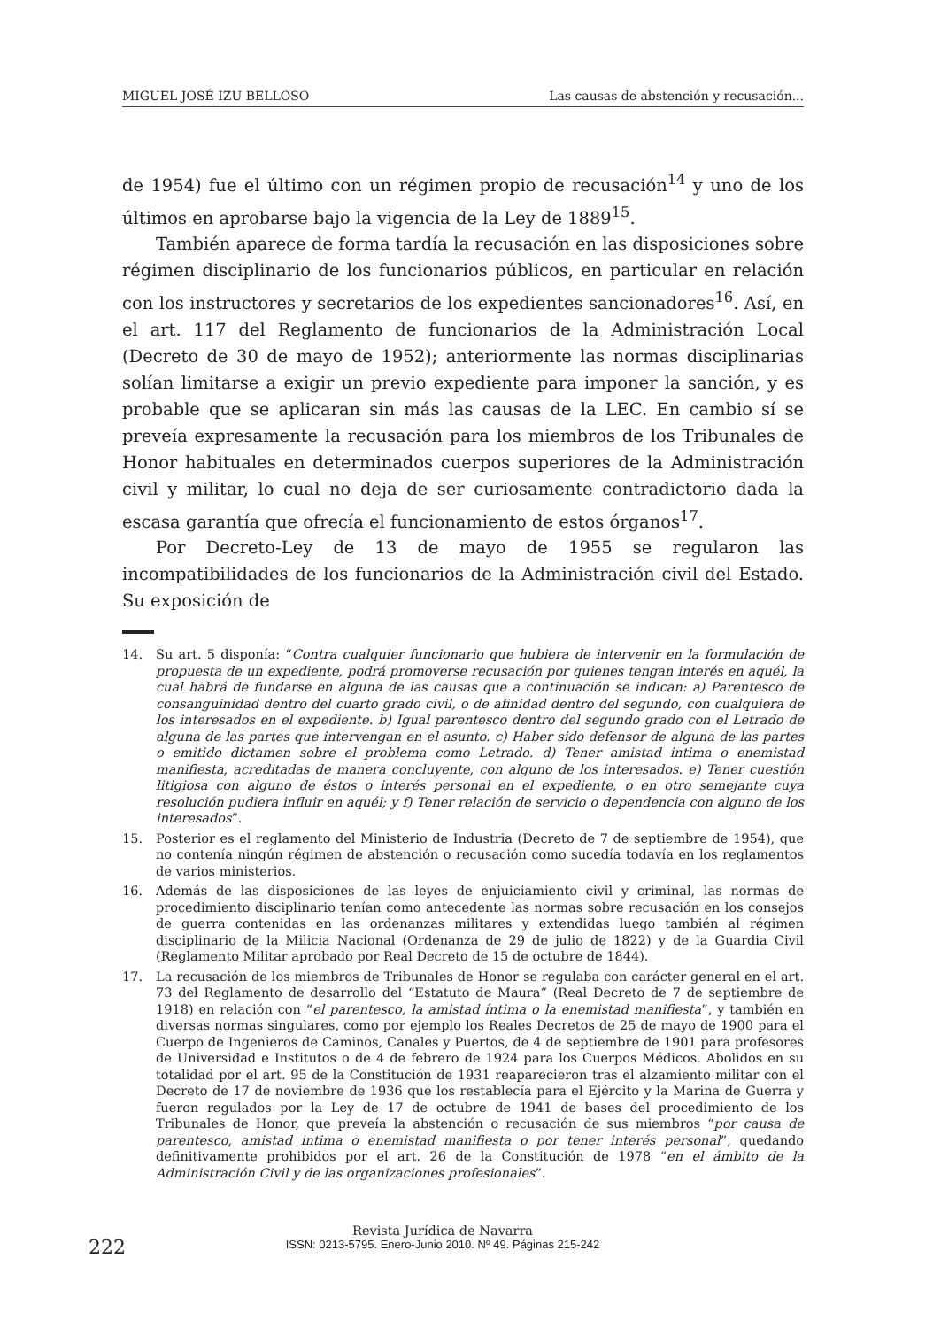MIGUEL JOSÉ IZU BELLOSO Las causas de abstención y recusación...
de 1954) fue el último con un régimen propio de recusación<sup>14</sup> y uno de los últimos en aprobarse bajo la vigencia de la Ley de 1889<sup>15</sup>.
También aparece de forma tardía la recusación en las disposiciones sobre régimen disciplinario de los funcionarios públicos, en particular en relación con los instructores y secretarios de los expedientes sancionadores<sup>16</sup>. Así, en el art. 117 del Reglamento de funcionarios de la Administración Local (Decreto de 30 de mayo de 1952); anteriormente las normas disciplinarias solían limitarse a exigir un previo expediente para imponer la sanción, y es probable que se aplicaran sin más las causas de la LEC. En cambio sí se preveía expresamente la recusación para los miembros de los Tribunales de Honor habituales en determinados cuerpos superiores de la Administración civil y militar, lo cual no deja de ser curiosamente contradictorio dada la escasa garantía que ofrecía el funcionamiento de estos órganos<sup>17</sup>.
Por Decreto-Ley de 13 de mayo de 1955 se regularon las incompatibilidades de los funcionarios de la Administración civil del Estado. Su exposición de
14. Su art. 5 disponía: “Contra cualquier funcionario que hubiera de intervenir en la formulación de propuesta de un expediente, podrá promoverse recusación por quienes tengan interés en aquél, la cual habrá de fundarse en alguna de las causas que a continuación se indican: a) Parentesco de consanguinidad dentro del cuarto grado civil, o de afinidad dentro del segundo, con cualquiera de los interesados en el expediente. b) Igual parentesco dentro del segundo grado con el Letrado de alguna de las partes que intervengan en el asunto. c) Haber sido defensor de alguna de las partes o emitido dictamen sobre el problema como Letrado. d) Tener amistad intima o enemistad manifiesta, acreditadas de manera concluyente, con alguno de los interesados. e) Tener cuestión litigiosa con alguno de éstos o interés personal en el expediente, o en otro semejante cuya resolución pudiera influir en aquél; y f) Tener relación de servicio o dependencia con alguno de los interesados”.
15. Posterior es el reglamento del Ministerio de Industria (Decreto de 7 de septiembre de 1954), que no contenía ningún régimen de abstención o recusación como sucedía todavía en los reglamentos de varios ministerios.
16. Además de las disposiciones de las leyes de enjuiciamiento civil y criminal, las normas de procedimiento disciplinario tenían como antecedente las normas sobre recusación en los consejos de guerra contenidas en las ordenanzas militares y extendidas luego también al régimen disciplinario de la Milicia Nacional (Ordenanza de 29 de julio de 1822) y de la Guardia Civil (Reglamento Militar aprobado por Real Decreto de 15 de octubre de 1844).
17. La recusación de los miembros de Tribunales de Honor se regulaba con carácter general en el art. 73 del Reglamento de desarrollo del “Estatuto de Maura” (Real Decreto de 7 de septiembre de 1918) en relación con “el parentesco, la amistad íntima o la enemistad manifiesta”, y también en diversas normas singulares, como por ejemplo los Reales Decretos de 25 de mayo de 1900 para el Cuerpo de Ingenieros de Caminos, Canales y Puertos, de 4 de septiembre de 1901 para profesores de Universidad e Institutos o de 4 de febrero de 1924 para los Cuerpos Médicos. Abolidos en su totalidad por el art. 95 de la Constitución de 1931 reaparecieron tras el alzamiento militar con el Decreto de 17 de noviembre de 1936 que los restablecía para el Ejército y la Marina de Guerra y fueron regulados por la Ley de 17 de octubre de 1941 de bases del procedimiento de los Tribunales de Honor, que preveía la abstención o recusación de sus miembros “por causa de parentesco, amistad intima o enemistad manifiesta o por tener interés personal”, quedando definitivamente prohibidos por el art. 26 de la Constitución de 1978 “en el ámbito de la Administración Civil y de las organizaciones profesionales”.
222
Revista Jurídica de Navarra
ISSN: 0213-5795. Enero-Junio 2010. Nº 49. Páginas 215-242